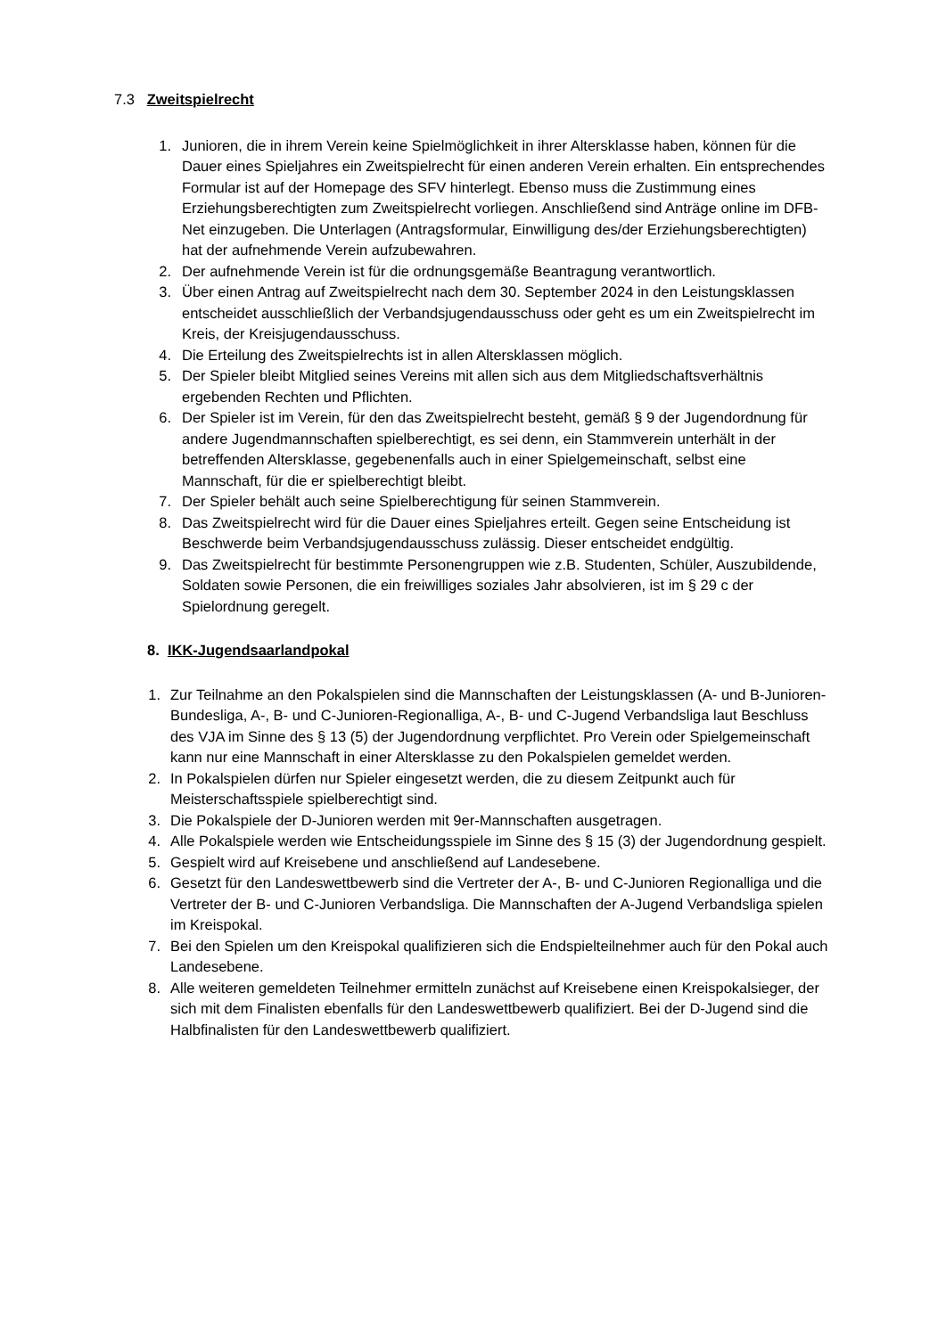7.3 Zweitspielrecht
1. Junioren, die in ihrem Verein keine Spielmöglichkeit in ihrer Altersklasse haben, können für die Dauer eines Spieljahres ein Zweitspielrecht für einen anderen Verein erhalten. Ein entsprechendes Formular ist auf der Homepage des SFV hinterlegt. Ebenso muss die Zustimmung eines Erziehungsberechtigten zum Zweitspielrecht vorliegen. Anschließend sind Anträge online im DFB-Net einzugeben. Die Unterlagen (Antragsformular, Einwilligung des/der Erziehungsberechtigten) hat der aufnehmende Verein aufzubewahren.
2. Der aufnehmende Verein ist für die ordnungsgemäße Beantragung verantwortlich.
3. Über einen Antrag auf Zweitspielrecht nach dem 30. September 2024 in den Leistungsklassen entscheidet ausschließlich der Verbandsjugendausschuss oder geht es um ein Zweitspielrecht im Kreis, der Kreisjugendausschuss.
4. Die Erteilung des Zweitspielrechts ist in allen Altersklassen möglich.
5. Der Spieler bleibt Mitglied seines Vereins mit allen sich aus dem Mitgliedschaftsverhältnis ergebenden Rechten und Pflichten.
6. Der Spieler ist im Verein, für den das Zweitspielrecht besteht, gemäß § 9 der Jugendordnung für andere Jugendmannschaften spielberechtigt, es sei denn, ein Stammverein unterhält in der betreffenden Altersklasse, gegebenenfalls auch in einer Spielgemeinschaft, selbst eine Mannschaft, für die er spielberechtigt bleibt.
7. Der Spieler behält auch seine Spielberechtigung für seinen Stammverein.
8. Das Zweitspielrecht wird für die Dauer eines Spieljahres erteilt. Gegen seine Entscheidung ist Beschwerde beim Verbandsjugendausschuss zulässig. Dieser entscheidet endgültig.
9. Das Zweitspielrecht für bestimmte Personengruppen wie z.B. Studenten, Schüler, Auszubildende, Soldaten sowie Personen, die ein freiwilliges soziales Jahr absolvieren, ist im § 29 c der Spielordnung geregelt.
8. IKK-Jugendsaarlandpokal
1. Zur Teilnahme an den Pokalspielen sind die Mannschaften der Leistungsklassen (A- und B-Junioren-Bundesliga, A-, B- und C-Junioren-Regionalliga, A-, B- und C-Jugend Verbandsliga laut Beschluss des VJA im Sinne des § 13 (5) der Jugendordnung verpflichtet. Pro Verein oder Spielgemeinschaft kann nur eine Mannschaft in einer Altersklasse zu den Pokalspielen gemeldet werden.
2. In Pokalspielen dürfen nur Spieler eingesetzt werden, die zu diesem Zeitpunkt auch für Meisterschaftsspiele spielberechtigt sind.
3. Die Pokalspiele der D-Junioren werden mit 9er-Mannschaften ausgetragen.
4. Alle Pokalspiele werden wie Entscheidungsspiele im Sinne des § 15 (3) der Jugendordnung gespielt.
5. Gespielt wird auf Kreisebene und anschließend auf Landesebene.
6. Gesetzt für den Landeswettbewerb sind die Vertreter der A-, B- und C-Junioren Regionalliga und die Vertreter der B- und C-Junioren Verbandsliga. Die Mannschaften der A-Jugend Verbandsliga spielen im Kreispokal.
7. Bei den Spielen um den Kreispokal qualifizieren sich die Endspielteilnehmer auch für den Pokal auch Landesebene.
8. Alle weiteren gemeldeten Teilnehmer ermitteln zunächst auf Kreisebene einen Kreispokalsieger, der sich mit dem Finalisten ebenfalls für den Landeswettbewerb qualifiziert. Bei der D-Jugend sind die Halbfinalisten für den Landeswettbewerb qualifiziert.